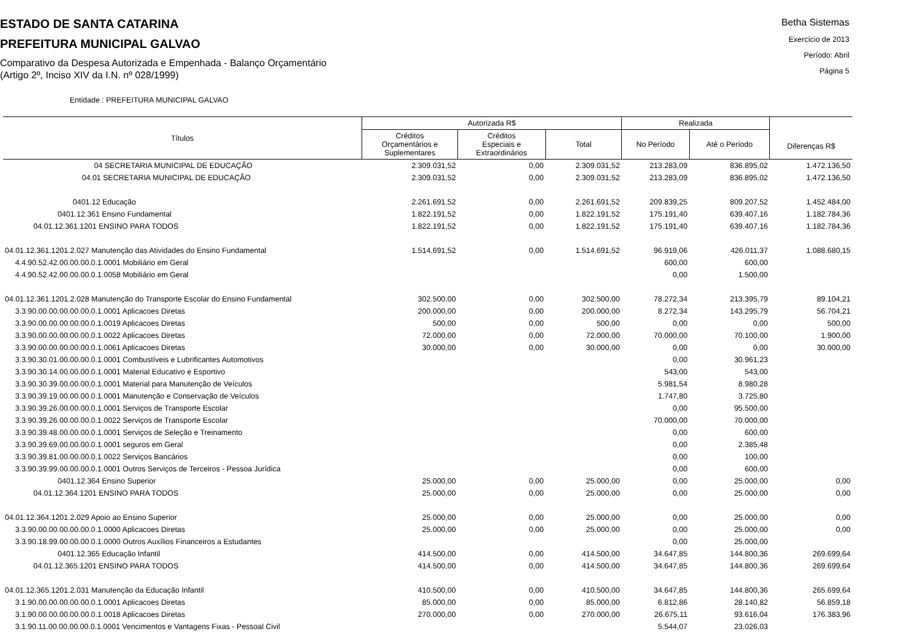ESTADO DE SANTA CATARINA
PREFEITURA MUNICIPAL GALVAO
Comparativo da Despesa Autorizada e Empenhada - Balanço Orçamentário
(Artigo 2º, Inciso XIV da I.N. nº 028/1999)
Betha Sistemas
Exercício de 2013
Período: Abril
Página 5
Entidade : PREFEITURA MUNICIPAL GALVAO
| Títulos | Autorizada R$ | | | Realizada | | Diferenças R$ |
| --- | --- | --- | --- | --- | --- | --- |
| | Créditos Orçamentários e Suplementares | Créditos Especiais e Extraordinários | Total | No Período | Até o Período | |
| 04 SECRETARIA MUNICIPAL DE EDUCAÇÃO | 2.309.031,52 | 0,00 | 2.309.031,52 | 213.283,09 | 836.895,02 | 1.472.136,50 |
| 04.01 SECRETARIA MUNICIPAL DE EDUCAÇÃO | 2.309.031,52 | 0,00 | 2.309.031,52 | 213.283,09 | 836.895,02 | 1.472.136,50 |
| 0401.12 Educação | 2.261.691,52 | 0,00 | 2.261.691,52 | 209.839,25 | 809.207,52 | 1.452.484,00 |
| 0401.12.361 Ensino Fundamental | 1.822.191,52 | 0,00 | 1.822.191,52 | 175.191,40 | 639.407,16 | 1.182.784,36 |
| 04.01.12.361.1201 ENSINO PARA TODOS | 1.822.191,52 | 0,00 | 1.822.191,52 | 175.191,40 | 639.407,16 | 1.182.784,36 |
| 04.01.12.361.1201.2.027 Manutenção das Atividades do Ensino Fundamental | 1.514.691,52 | 0,00 | 1.514.691,52 | 96.919,06 | 426.011,37 | 1.088.680,15 |
| 4.4.90.52.42.00.00.00.0.1.0001 Mobiliário em Geral | | | | 600,00 | 600,00 | |
| 4.4.90.52.42.00.00.00.0.1.0058 Mobiliário em Geral | | | | 0,00 | 1.500,00 | |
| 04.01.12.361.1201.2.028 Manutenção do Transporte Escolar do Ensino Fundamental | 302.500,00 | 0,00 | 302.500,00 | 78.272,34 | 213.395,79 | 89.104,21 |
| 3.3.90.00.00.00.00.00.0.1.0001 Aplicacoes Diretas | 200.000,00 | 0,00 | 200.000,00 | 8.272,34 | 143.295,79 | 56.704,21 |
| 3.3.90.00.00.00.00.00.0.1.0019 Aplicacoes Diretas | 500,00 | 0,00 | 500,00 | 0,00 | 0,00 | 500,00 |
| 3.3.90.00.00.00.00.00.0.1.0022 Aplicacoes Diretas | 72.000,00 | 0,00 | 72.000,00 | 70.000,00 | 70.100,00 | 1.900,00 |
| 3.3.90.00.00.00.00.00.0.1.0061 Aplicacoes Diretas | 30.000,00 | 0,00 | 30.000,00 | 0,00 | 0,00 | 30.000,00 |
| 3.3.90.30.01.00.00.00.0.1.0001 Combustíveis e Lubrificantes Automotivos | | | | 0,00 | 30.961,23 | |
| 3.3.90.30.14.00.00.00.0.1.0001 Material Educativo e Esportivo | | | | 543,00 | 543,00 | |
| 3.3.90.30.39.00.00.00.0.1.0001 Material para Manutenção de Veículos | | | | 5.981,54 | 8.980,28 | |
| 3.3.90.39.19.00.00.00.0.1.0001 Manutenção e Conservação de Veículos | | | | 1.747,80 | 3.725,80 | |
| 3.3.90.39.26.00.00.00.0.1.0001 Serviços de Transporte Escolar | | | | 0,00 | 95.500,00 | |
| 3.3.90.39.26.00.00.00.0.1.0022 Serviços de Transporte Escolar | | | | 70.000,00 | 70.000,00 | |
| 3.3.90.39.48.00.00.00.0.1.0001 Serviços de Seleção e Treinamento | | | | 0,00 | 600,00 | |
| 3.3.90.39.69.00.00.00.0.1.0001 seguros em Geral | | | | 0,00 | 2.385,48 | |
| 3.3.90.39.81.00.00.00.0.1.0022 Serviços Bancários | | | | 0,00 | 100,00 | |
| 3.3.90.39.99.00.00.00.0.1.0001 Outros Serviços de Terceiros - Pessoa Jurídica | | | | 0,00 | 600,00 | |
| 0401.12.364 Ensino Superior | 25.000,00 | 0,00 | 25.000,00 | 0,00 | 25.000,00 | 0,00 |
| 04.01.12.364.1201 ENSINO PARA TODOS | 25.000,00 | 0,00 | 25.000,00 | 0,00 | 25.000,00 | 0,00 |
| 04.01.12.364.1201.2.029 Apoio ao Ensino Superior | 25.000,00 | 0,00 | 25.000,00 | 0,00 | 25.000,00 | 0,00 |
| 3.3.90.00.00.00.00.00.0.1.0000 Aplicacoes Diretas | 25.000,00 | 0,00 | 25.000,00 | 0,00 | 25.000,00 | 0,00 |
| 3.3.90.18.99.00.00.00.0.1.0000 Outros Auxílios Financeiros a Estudantes | | | | 0,00 | 25.000,00 | |
| 0401.12.365 Educação Infantil | 414.500,00 | 0,00 | 414.500,00 | 34.647,85 | 144.800,36 | 269.699,64 |
| 04.01.12.365.1201 ENSINO PARA TODOS | 414.500,00 | 0,00 | 414.500,00 | 34.647,85 | 144.800,36 | 269.699,64 |
| 04.01.12.365.1201.2.031 Manutenção da Educação Infantil | 410.500,00 | 0,00 | 410.500,00 | 34.647,85 | 144.800,36 | 265.699,64 |
| 3.1.90.00.00.00.00.00.0.1.0001 Aplicacoes Diretas | 85.000,00 | 0,00 | 85.000,00 | 6.812,86 | 28.140,82 | 56.859,18 |
| 3.1.90.00.00.00.00.00.0.1.0018 Aplicacoes Diretas | 270.000,00 | 0,00 | 270.000,00 | 26.675,11 | 93.616,04 | 176.383,96 |
| 3.1.90.11.00.00.00.00.0.1.0001 Vencimentos e Vantagens Fixas - Pessoal Civil | | | | 5.544,07 | 23.026,03 | |